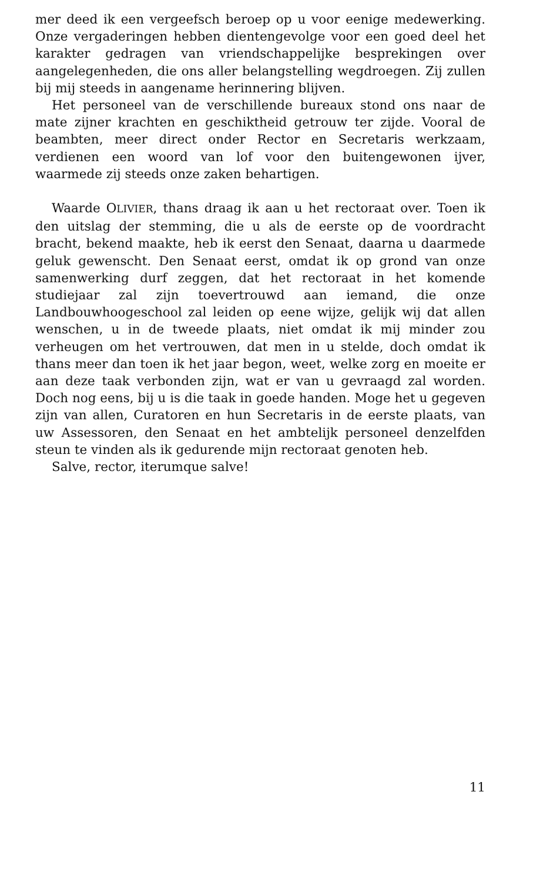mer deed ik een vergeefsch beroep op u voor eenige medewerking. Onze vergaderingen hebben dientengevolge voor een goed deel het karakter gedragen van vriendschappelijke besprekingen over aangelegenheden, die ons aller belangstelling wegdroegen. Zij zullen bij mij steeds in aangename herinnering blijven.
Het personeel van de verschillende bureaux stond ons naar de mate zijner krachten en geschiktheid getrouw ter zijde. Vooral de beambten, meer direct onder Rector en Secretaris werkzaam, verdienen een woord van lof voor den buitengewonen ijver, waarmede zij steeds onze zaken behartigen.
Waarde OLIVIER, thans draag ik aan u het rectoraat over. Toen ik den uitslag der stemming, die u als de eerste op de voordracht bracht, bekend maakte, heb ik eerst den Senaat, daarna u daarmede geluk gewenscht. Den Senaat eerst, omdat ik op grond van onze samenwerking durf zeggen, dat het rectoraat in het komende studiejaar zal zijn toevertrouwd aan iemand, die onze Landbouwhoogeschool zal leiden op eene wijze, gelijk wij dat allen wenschen, u in de tweede plaats, niet omdat ik mij minder zou verheugen om het vertrouwen, dat men in u stelde, doch omdat ik thans meer dan toen ik het jaar begon, weet, welke zorg en moeite er aan deze taak verbonden zijn, wat er van u gevraagd zal worden. Doch nog eens, bij u is die taak in goede handen. Moge het u gegeven zijn van allen, Curatoren en hun Secretaris in de eerste plaats, van uw Assessoren, den Senaat en het ambtelijk personeel denzelfden steun te vinden als ik gedurende mijn rectoraat genoten heb.
Salve, rector, iterumque salve!
11